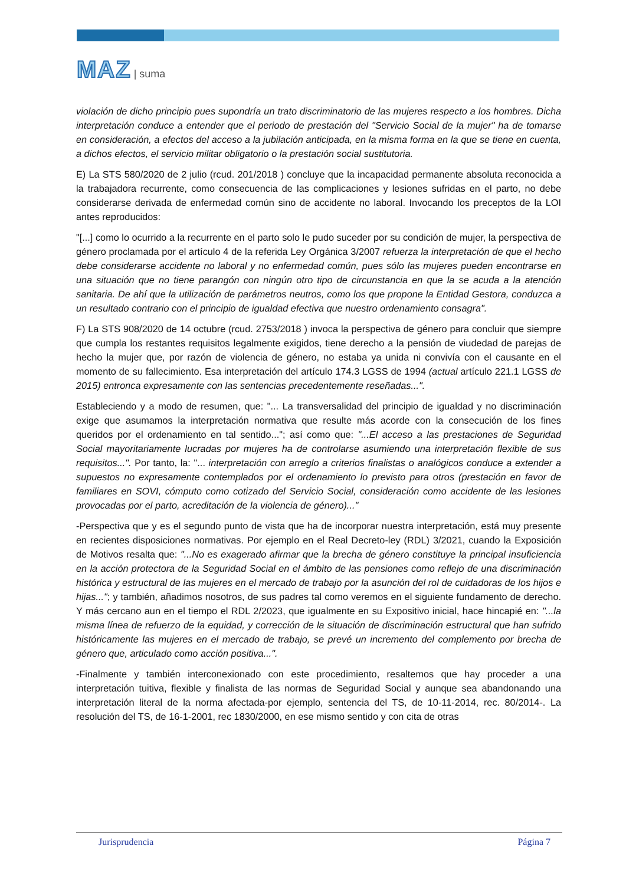MAZ | suma
violación de dicho principio pues supondría un trato discriminatorio de las mujeres respecto a los hombres. Dicha interpretación conduce a entender que el periodo de prestación del "Servicio Social de la mujer" ha de tomarse en consideración, a efectos del acceso a la jubilación anticipada, en la misma forma en la que se tiene en cuenta, a dichos efectos, el servicio militar obligatorio o la prestación social sustitutoria.
E) La STS 580/2020 de 2 julio (rcud. 201/2018 ) concluye que la incapacidad permanente absoluta reconocida a la trabajadora recurrente, como consecuencia de las complicaciones y lesiones sufridas en el parto, no debe considerarse derivada de enfermedad común sino de accidente no laboral. Invocando los preceptos de la LOI antes reproducidos:
"[...] como lo ocurrido a la recurrente en el parto solo le pudo suceder por su condición de mujer, la perspectiva de género proclamada por el artículo 4 de la referida Ley Orgánica 3/2007 refuerza la interpretación de que el hecho debe considerarse accidente no laboral y no enfermedad común, pues sólo las mujeres pueden encontrarse en una situación que no tiene parangón con ningún otro tipo de circunstancia en que la se acuda a la atención sanitaria. De ahí que la utilización de parámetros neutros, como los que propone la Entidad Gestora, conduzca a un resultado contrario con el principio de igualdad efectiva que nuestro ordenamiento consagra".
F) La STS 908/2020 de 14 octubre (rcud. 2753/2018 ) invoca la perspectiva de género para concluir que siempre que cumpla los restantes requisitos legalmente exigidos, tiene derecho a la pensión de viudedad de parejas de hecho la mujer que, por razón de violencia de género, no estaba ya unida ni convivía con el causante en el momento de su fallecimiento. Esa interpretación del artículo 174.3 LGSS de 1994 (actual artículo 221.1 LGSS de 2015) entronca expresamente con las sentencias precedentemente reseñadas...".
Estableciendo y a modo de resumen, que: "... La transversalidad del principio de igualdad y no discriminación exige que asumamos la interpretación normativa que resulte más acorde con la consecución de los fines queridos por el ordenamiento en tal sentido..."; así como que: "...El acceso a las prestaciones de Seguridad Social mayoritariamente lucradas por mujeres ha de controlarse asumiendo una interpretación flexible de sus requisitos...". Por tanto, la: "... interpretación con arreglo a criterios finalistas o analógicos conduce a extender a supuestos no expresamente contemplados por el ordenamiento lo previsto para otros (prestación en favor de familiares en SOVI, cómputo como cotizado del Servicio Social, consideración como accidente de las lesiones provocadas por el parto, acreditación de la violencia de género)..."
-Perspectiva que y es el segundo punto de vista que ha de incorporar nuestra interpretación, está muy presente en recientes disposiciones normativas. Por ejemplo en el Real Decreto-ley (RDL) 3/2021, cuando la Exposición de Motivos resalta que: "...No es exagerado afirmar que la brecha de género constituye la principal insuficiencia en la acción protectora de la Seguridad Social en el ámbito de las pensiones como reflejo de una discriminación histórica y estructural de las mujeres en el mercado de trabajo por la asunción del rol de cuidadoras de los hijos e hijas..."; y también, añadimos nosotros, de sus padres tal como veremos en el siguiente fundamento de derecho. Y más cercano aun en el tiempo el RDL 2/2023, que igualmente en su Expositivo inicial, hace hincapié en: "...la misma línea de refuerzo de la equidad, y corrección de la situación de discriminación estructural que han sufrido históricamente las mujeres en el mercado de trabajo, se prevé un incremento del complemento por brecha de género que, articulado como acción positiva...".
-Finalmente y también interconexionado con este procedimiento, resaltemos que hay proceder a una interpretación tuitiva, flexible y finalista de las normas de Seguridad Social y aunque sea abandonando una interpretación literal de la norma afectada-por ejemplo, sentencia del TS, de 10-11-2014, rec. 80/2014-. La resolución del TS, de 16-1-2001, rec 1830/2000, en ese mismo sentido y con cita de otras
Jurisprudencia Página 7